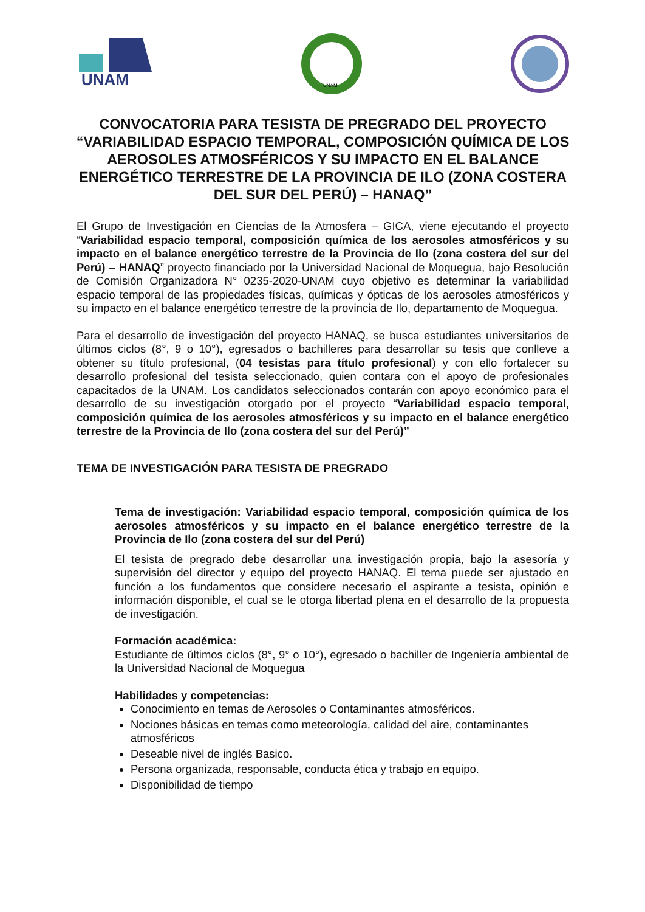UNAM
UNAM
CONVOCATORIA PARA TESISTA DE PREGRADO DEL PROYECTO “VARIABILIDAD ESPACIO TEMPORAL, COMPOSICIÓN QUÍMICA DE LOS AEROSOLES ATMOSFÉRICOS Y SU IMPACTO EN EL BALANCE ENERGÉTICO TERRESTRE DE LA PROVINCIA DE ILO (ZONA COSTERA DEL SUR DEL PERÚ) – HANAQ”
El Grupo de Investigación en Ciencias de la Atmosfera – GICA, viene ejecutando el proyecto “Variabilidad espacio temporal, composición química de los aerosoles atmosféricos y su impacto en el balance energético terrestre de la Provincia de Ilo (zona costera del sur del Perú) – HANAQ” proyecto financiado por la Universidad Nacional de Moquegua, bajo Resolución de Comisión Organizadora N° 0235-2020-UNAM cuyo objetivo es determinar la variabilidad espacio temporal de las propiedades físicas, químicas y ópticas de los aerosoles atmosféricos y su impacto en el balance energético terrestre de la provincia de Ilo, departamento de Moquegua.
Para el desarrollo de investigación del proyecto HANAQ, se busca estudiantes universitarios de últimos ciclos (8°, 9 o 10°), egresados o bachilleres para desarrollar su tesis que conlleve a obtener su título profesional, (04 tesistas para título profesional) y con ello fortalecer su desarrollo profesional del tesista seleccionado, quien contara con el apoyo de profesionales capacitados de la UNAM. Los candidatos seleccionados contarán con apoyo económico para el desarrollo de su investigación otorgado por el proyecto “Variabilidad espacio temporal, composición química de los aerosoles atmosféricos y su impacto en el balance energético terrestre de la Provincia de Ilo (zona costera del sur del Perú)”
TEMA DE INVESTIGACIÓN PARA TESISTA DE PREGRADO
Tema de investigación: Variabilidad espacio temporal, composición química de los aerosoles atmosféricos y su impacto en el balance energético terrestre de la Provincia de Ilo (zona costera del sur del Perú)
El tesista de pregrado debe desarrollar una investigación propia, bajo la asesoría y supervisión del director y equipo del proyecto HANAQ. El tema puede ser ajustado en función a los fundamentos que considere necesario el aspirante a tesista, opinión e información disponible, el cual se le otorga libertad plena en el desarrollo de la propuesta de investigación.
Formación académica:
Estudiante de últimos ciclos (8°, 9° o 10°), egresado o bachiller de Ingeniería ambiental de la Universidad Nacional de Moquegua
Habilidades y competencias:
Conocimiento en temas de Aerosoles o Contaminantes atmosféricos.
Nociones básicas en temas como meteorología, calidad del aire, contaminantes atmosféricos
Deseable nivel de inglés Basico.
Persona organizada, responsable, conducta ética y trabajo en equipo.
Disponibilidad de tiempo